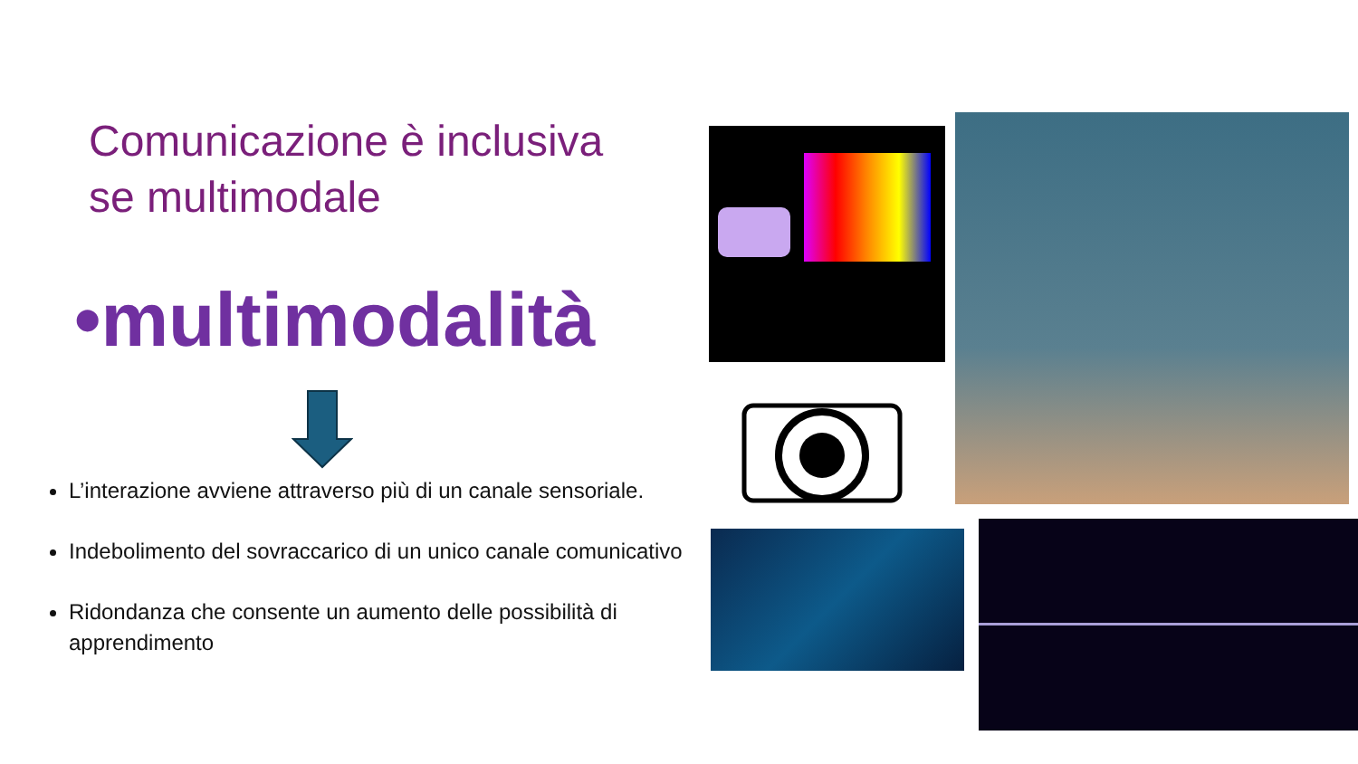Comunicazione è inclusiva se multimodale
•multimodalità
L’interazione avviene attraverso più di un canale sensoriale.
Indebolimento del sovraccarico di un unico canale comunicativo
Ridondanza che consente un aumento delle possibilità di apprendimento